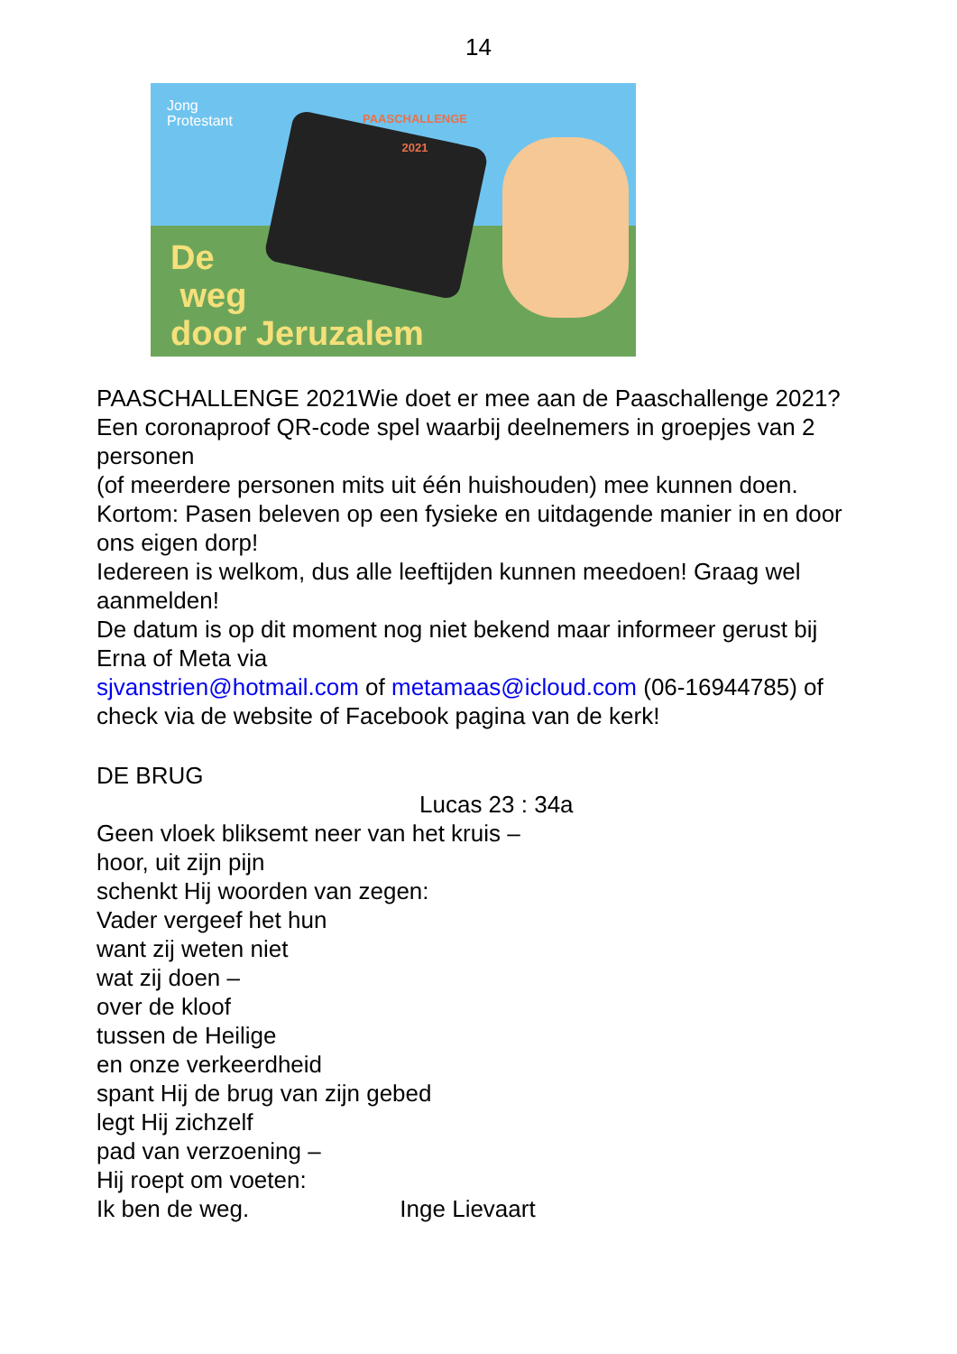14
Jong
Protestant
PAASCHALLENGE
2021
De
weg
door Jeruzalem
PAASCHALLENGE 2021Wie doet er mee aan de Paaschallenge 2021?
Een coronaproof QR-code spel waarbij deelnemers in groepjes van 2 personen
(of meerdere personen mits uit één huishouden) mee kunnen doen.
Kortom: Pasen beleven op een fysieke en uitdagende manier in en door ons eigen dorp!
Iedereen is welkom, dus alle leeftijden kunnen meedoen! Graag wel aanmelden!
De datum is op dit moment nog niet bekend maar informeer gerust bij Erna of Meta via
sjvanstrien@hotmail.com of metamaas@icloud.com (06-16944785) of check via de website of Facebook pagina van de kerk!
DE BRUG
Lucas 23 : 34a
Geen vloek bliksemt neer van het kruis –
hoor, uit zijn pijn
schenkt Hij woorden van zegen:
Vader vergeef het hun
want zij weten niet
wat zij doen –
over de kloof
tussen de Heilige
en onze verkeerdheid
spant Hij de brug van zijn gebed
legt Hij zichzelf
pad van verzoening –
Hij roept om voeten:
Ik ben de weg. Inge Lievaart